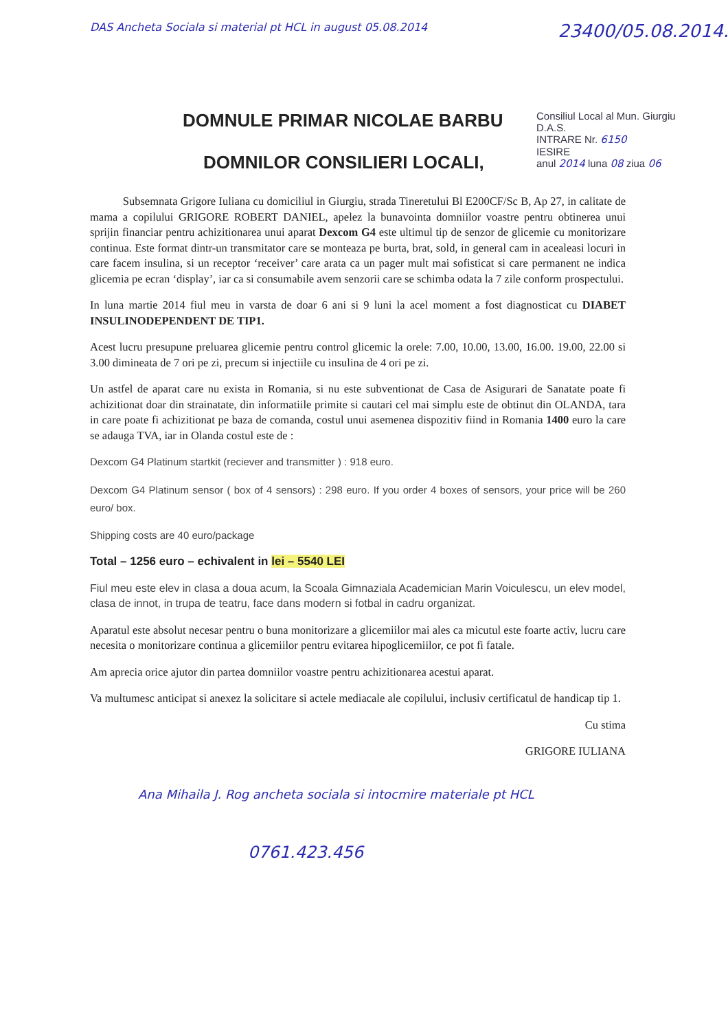DAS Ancheta Sociala si material pt HCL in august 05.08.2014
23400/05.08.2014.
Consiliul Local al Mun. Giurgiu
D.A.S.
INTRARE Nr. 6150
IESIRE
anul 2014 luna 08 ziua 06
DOMNULE PRIMAR NICOLAE BARBU
DOMNILOR CONSILIERI LOCALI,
Subsemnata Grigore Iuliana cu domiciliul in Giurgiu, strada Tineretului Bl E200CF/Sc B, Ap 27, in calitate de mama a copilului GRIGORE ROBERT DANIEL, apelez la bunavointa domniilor voastre pentru obtinerea unui sprijin financiar pentru achizitionarea unui aparat Dexcom G4 este ultimul tip de senzor de glicemie cu monitorizare continua. Este format dintr-un transmitator care se monteaza pe burta, brat, sold, in general cam in acealeasi locuri in care facem insulina, si un receptor ‘receiver’ care arata ca un pager mult mai sofisticat si care permanent ne indica glicemia pe ecran ‘display’, iar ca si consumabile avem senzorii care se schimba odata la 7 zile conform prospectului.
In luna martie 2014 fiul meu in varsta de doar 6 ani si 9 luni la acel moment a fost diagnosticat cu DIABET INSULINODEPENDENT DE TIP1.
Acest lucru presupune preluarea glicemie pentru control glicemic la orele: 7.00, 10.00, 13.00, 16.00. 19.00, 22.00 si 3.00 dimineata de 7 ori pe zi, precum si injectiile cu insulina de 4 ori pe zi.
Un astfel de aparat care nu exista in Romania, si nu este subventionat de Casa de Asigurari de Sanatate poate fi achizitionat doar din strainatate, din informatiile primite si cautari cel mai simplu este de obtinut din OLANDA, tara in care poate fi achizitionat pe baza de comanda, costul unui asemenea dispozitiv fiind in Romania 1400 euro la care se adauga TVA, iar in Olanda costul este de :
Dexcom G4 Platinum startkit (reciever and transmitter ) : 918 euro.
Dexcom G4 Platinum sensor ( box of 4 sensors) : 298 euro. If you order 4 boxes of sensors, your price will be 260 euro/ box.
Shipping costs are 40 euro/package
Total – 1256 euro – echivalent in lei – 5540 LEI
Fiul meu este elev in clasa a doua acum, la Scoala Gimnaziala Academician Marin Voiculescu, un elev model, clasa de innot, in trupa de teatru, face dans modern si fotbal in cadru organizat.
Aparatul este absolut necesar pentru o buna monitorizare a glicemiilor mai ales ca micutul este foarte activ, lucru care necesita o monitorizare continua a glicemiilor pentru evitarea hipoglicemiilor, ce pot fi fatale.
Am aprecia orice ajutor din partea domniilor voastre pentru achizitionarea acestui aparat.
Va multumesc anticipat si anexez la solicitare si actele mediacale ale copilului, inclusiv certificatul de handicap tip 1.
Cu stima
GRIGORE IULIANA
Ana Mihaila J. Rog ancheta sociala si intocmire materiale pt HCL
0761.423.456